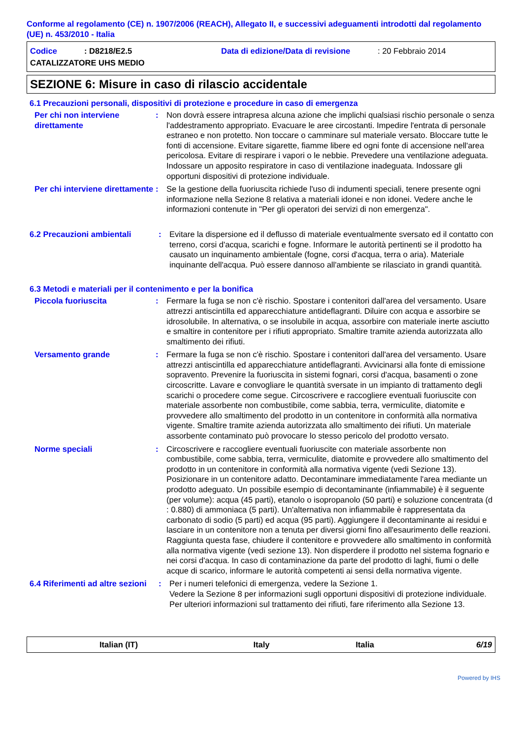Conforme al regolamento (CE) n. 1907/2006 (REACH), Allegato II, e successivi adeguamenti introdotti dal regolamento (UE) n. 453/2010 - Italia
Codice: D8218/E2.5 Data di edizione/Data di revisione: 20 Febbraio 2014
CATALIZZATORE UHS MEDIO
SEZIONE 6: Misure in caso di rilascio accidentale
6.1 Precauzioni personali, dispositivi di protezione e procedure in caso di emergenza
Per chi non interviene direttamente
: Non dovrà essere intrapresa alcuna azione che implichi qualsiasi rischio personale o senza l'addestramento appropriato. Evacuare le aree circostanti. Impedire l'entrata di personale estraneo e non protetto. Non toccare o camminare sul materiale versato. Bloccare tutte le fonti di accensione. Evitare sigarette, fiamme libere ed ogni fonte di accensione nell'area pericolosa. Evitare di respirare i vapori o le nebbie. Prevedere una ventilazione adeguata. Indossare un apposito respiratore in caso di ventilazione inadeguata. Indossare gli opportuni dispositivi di protezione individuale.
Per chi interviene direttamente
: Se la gestione della fuoriuscita richiede l'uso di indumenti speciali, tenere presente ogni informazione nella Sezione 8 relativa a materiali idonei e non idonei. Vedere anche le informazioni contenute in "Per gli operatori dei servizi di non emergenza".
6.2 Precauzioni ambientali : Evitare la dispersione ed il deflusso di materiale eventualmente sversato ed il contatto con terreno, corsi d'acqua, scarichi e fogne. Informare le autorità pertinenti se il prodotto ha causato un inquinamento ambientale (fogne, corsi d'acqua, terra o aria). Materiale inquinante dell'acqua. Può essere dannoso all'ambiente se rilasciato in grandi quantità.
6.3 Metodi e materiali per il contenimento e per la bonifica
Piccola fuoriuscita : Fermare la fuga se non c'è rischio. Spostare i contenitori dall'area del versamento. Usare attrezzi antiscintilla ed apparecchiature antideflagranti. Diluire con acqua e assorbire se idrosolubile. In alternativa, o se insolubile in acqua, assorbire con materiale inerte asciutto e smaltire in contenitore per i rifiuti appropriato. Smaltire tramite azienda autorizzata allo smaltimento dei rifiuti.
Versamento grande : Fermare la fuga se non c'è rischio. Spostare i contenitori dall'area del versamento. Usare attrezzi antiscintilla ed apparecchiature antideflagranti. Avvicinarsi alla fonte di emissione sopravento. Prevenire la fuoriuscita in sistemi fognari, corsi d'acqua, basamenti o zone circoscritte. Lavare e convogliare le quantità sversate in un impianto di trattamento degli scarichi o procedere come segue. Circoscrivere e raccogliere eventuali fuoriuscite con materiale assorbente non combustibile, come sabbia, terra, vermiculite, diatomite e provvedere allo smaltimento del prodotto in un contenitore in conformità alla normativa vigente. Smaltire tramite azienda autorizzata allo smaltimento dei rifiuti. Un materiale assorbente contaminato può provocare lo stesso pericolo del prodotto versato.
Norme speciali : Circoscrivere e raccogliere eventuali fuoriuscite con materiale assorbente non combustibile, come sabbia, terra, vermiculite, diatomite e provvedere allo smaltimento del prodotto in un contenitore in conformità alla normativa vigente (vedi Sezione 13). Posizionare in un contenitore adatto. Decontaminare immediatamente l'area mediante un prodotto adeguato. Un possibile esempio di decontaminante (infiammabile) è il seguente (per volume): acqua (45 parti), etanolo o isopropanolo (50 parti) e soluzione concentrata (d : 0.880) di ammoniaca (5 parti). Un'alternativa non infiammabile è rappresentata da carbonato di sodio (5 parti) ed acqua (95 parti). Aggiungere il decontaminante ai residui e lasciare in un contenitore non a tenuta per diversi giorni fino all'esaurimento delle reazioni. Raggiunta questa fase, chiudere il contenitore e provvedere allo smaltimento in conformità alla normativa vigente (vedi sezione 13). Non disperdere il prodotto nel sistema fognario e nei corsi d'acqua. In caso di contaminazione da parte del prodotto di laghi, fiumi o delle acque di scarico, informare le autorità competenti ai sensi della normativa vigente.
6.4 Riferimenti ad altre sezioni
: Per i numeri telefonici di emergenza, vedere la Sezione 1.
Vedere la Sezione 8 per informazioni sugli opportuni dispositivi di protezione individuale.
Per ulteriori informazioni sul trattamento dei rifiuti, fare riferimento alla Sezione 13.
Italian (IT) Italy Italia 6/19
Powered by IHS